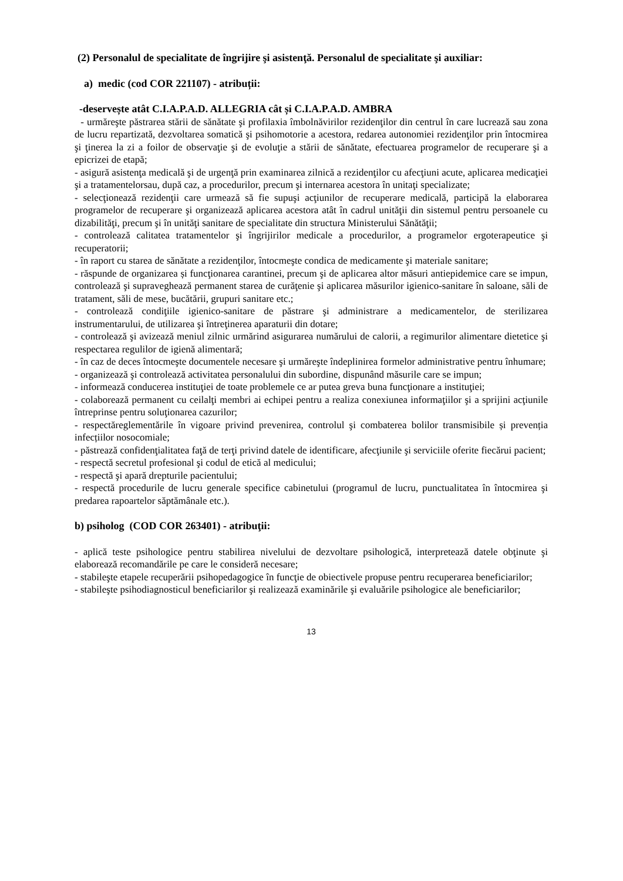(2) Personalul de specialitate de îngrijire şi asistenţă. Personalul de specialitate şi auxiliar:
a) medic (cod COR 221107) - atribuții:
-deservește atât C.I.A.P.A.D. ALLEGRIA cât și C.I.A.P.A.D. AMBRA
- urmăreşte păstrarea stării de sănătate şi profilaxia îmbolnăvirilor rezidenţilor din centrul în care lucrează sau zona de lucru repartizată, dezvoltarea somatică şi psihomotorie a acestora, redarea autonomiei rezidenţilor prin întocmirea şi ţinerea la zi a foilor de observaţie şi de evoluţie a stării de sănătate, efectuarea programelor de recuperare şi a epicrizei de etapă;
- asigură asistenţa medicală şi de urgenţă prin examinarea zilnică a rezidenţilor cu afecţiuni acute, aplicarea medicaţiei şi a tratamentelorsau, după caz, a procedurilor, precum şi internarea acestora în unitaţi specializate;
- selecţionează rezidenţii care urmează să fie supuşi acţiunilor de recuperare medicală, participă la elaborarea programelor de recuperare şi organizează aplicarea acestora atât în cadrul unităţii din sistemul pentru persoanele cu dizabilităţi, precum şi în unităţi sanitare de specialitate din structura Ministerului Sănătăţii;
- controlează calitatea tratamentelor şi îngrijirilor medicale a procedurilor, a programelor ergoterapeutice şi recuperatorii;
- în raport cu starea de sănătate a rezidenţilor, întocmeşte condica de medicamente şi materiale sanitare;
- răspunde de organizarea și funcţionarea carantinei, precum şi de aplicarea altor măsuri antiepidemice care se impun, controlează şi supraveghează permanent starea de curăţenie şi aplicarea măsurilor igienico-sanitare în saloane, săli de tratament, săli de mese, bucătării, grupuri sanitare etc.;
- controlează condiţiile igienico-sanitare de păstrare şi administrare a medicamentelor, de sterilizarea instrumentarului, de utilizarea şi întreţinerea aparaturii din dotare;
- controlează şi avizează meniul zilnic urmărind asigurarea numărului de calorii, a regimurilor alimentare dietetice şi respectarea regulilor de igienă alimentară;
- în caz de deces întocmeşte documentele necesare şi urmăreşte îndeplinirea formelor administrative pentru înhumare;
- organizează şi controlează activitatea personalului din subordine, dispunând măsurile care se impun;
- informează conducerea instituţiei de toate problemele ce ar putea greva buna funcţionare a instituţiei;
- colaborează permanent cu ceilalţi membri ai echipei pentru a realiza conexiunea informaţiilor şi a sprijini acţiunile întreprinse pentru soluţionarea cazurilor;
- respectăreglementările în vigoare privind prevenirea, controlul şi combaterea bolilor transmisibile și prevenția infecțiilor nosocomiale;
- păstrează confidenţialitatea faţă de terţi privind datele de identificare, afecţiunile şi serviciile oferite fiecărui pacient;
- respectă secretul profesional şi codul de etică al medicului;
- respectă şi apară drepturile pacientului;
- respectă procedurile de lucru generale specifice cabinetului (programul de lucru, punctualitatea în întocmirea şi predarea rapoartelor săptămânale etc.).
b) psiholog (COD COR 263401) - atribuţii:
- aplică teste psihologice pentru stabilirea nivelului de dezvoltare psihologică, interpretează datele obţinute şi elaborează recomandările pe care le consideră necesare;
- stabileşte etapele recuperării psihopedagogice în funcţie de obiectivele propuse pentru recuperarea beneficiarilor;
- stabileşte psihodiagnosticul beneficiarilor şi realizează examinările şi evaluările psihologice ale beneficiarilor;
13